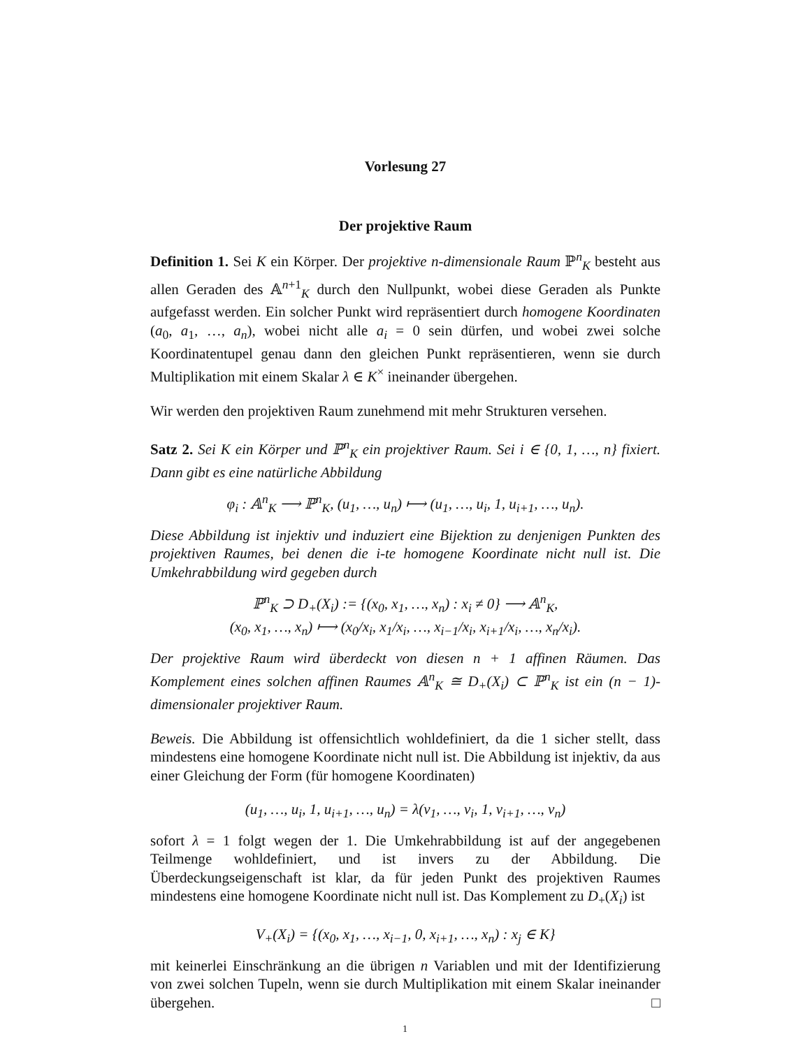Vorlesung 27
Der projektive Raum
Definition 1. Sei K ein Körper. Der projektive n-dimensionale Raum ℙ<sup>n</sup><sub>K</sub> besteht aus allen Geraden des 𝔸<sup>n+1</sup><sub>K</sub> durch den Nullpunkt, wobei diese Geraden als Punkte aufgefasst werden. Ein solcher Punkt wird repräsentiert durch homogene Koordinaten (a<sub>0</sub>, a<sub>1</sub>, …, a<sub>n</sub>), wobei nicht alle a<sub>i</sub> = 0 sein dürfen, und wobei zwei solche Koordinatentupel genau dann den gleichen Punkt repräsentieren, wenn sie durch Multiplikation mit einem Skalar λ ∈ K<sup>×</sup> ineinander übergehen.
Wir werden den projektiven Raum zunehmend mit mehr Strukturen versehen.
Satz 2. Sei K ein Körper und ℙ<sup>n</sup><sub>K</sub> ein projektiver Raum. Sei i ∈ {0, 1, …, n} fixiert. Dann gibt es eine natürliche Abbildung
φ<sub>i</sub> : 𝔸<sup>n</sup><sub>K</sub> ⟶ ℙ<sup>n</sup><sub>K</sub>, (u<sub>1</sub>, …, u<sub>n</sub>) ⟼ (u<sub>1</sub>, …, u<sub>i</sub>, 1, u<sub>i+1</sub>, …, u<sub>n</sub>).
Diese Abbildung ist injektiv und induziert eine Bijektion zu denjenigen Punkten des projektiven Raumes, bei denen die i-te homogene Koordinate nicht null ist. Die Umkehrabbildung wird gegeben durch
ℙ<sup>n</sup><sub>K</sub> ⊃ D<sub>+</sub>(X<sub>i</sub>) := {(x<sub>0</sub>, x<sub>1</sub>, …, x<sub>n</sub>) : x<sub>i</sub> ≠ 0} ⟶ 𝔸<sup>n</sup><sub>K</sub>,
(x<sub>0</sub>, x<sub>1</sub>, …, x<sub>n</sub>) ⟼ (x<sub>0</sub>/x<sub>i</sub>, x<sub>1</sub>/x<sub>i</sub>, …, x<sub>i−1</sub>/x<sub>i</sub>, x<sub>i+1</sub>/x<sub>i</sub>, …, x<sub>n</sub>/x<sub>i</sub>).
Der projektive Raum wird überdeckt von diesen n + 1 affinen Räumen. Das Komplement eines solchen affinen Raumes 𝔸<sup>n</sup><sub>K</sub> ≅ D<sub>+</sub>(X<sub>i</sub>) ⊂ ℙ<sup>n</sup><sub>K</sub> ist ein (n − 1)-dimensionaler projektiver Raum.
Beweis. Die Abbildung ist offensichtlich wohldefiniert, da die 1 sicher stellt, dass mindestens eine homogene Koordinate nicht null ist. Die Abbildung ist injektiv, da aus einer Gleichung der Form (für homogene Koordinaten)
(u<sub>1</sub>, …, u<sub>i</sub>, 1, u<sub>i+1</sub>, …, u<sub>n</sub>) = λ(v<sub>1</sub>, …, v<sub>i</sub>, 1, v<sub>i+1</sub>, …, v<sub>n</sub>)
sofort λ = 1 folgt wegen der 1. Die Umkehrabbildung ist auf der angegebenen Teilmenge wohldefiniert, und ist invers zu der Abbildung. Die Überdeckungseigenschaft ist klar, da für jeden Punkt des projektiven Raumes mindestens eine homogene Koordinate nicht null ist. Das Komplement zu D<sub>+</sub>(X<sub>i</sub>) ist
V<sub>+</sub>(X<sub>i</sub>) = {(x<sub>0</sub>, x<sub>1</sub>, …, x<sub>i−1</sub>, 0, x<sub>i+1</sub>, …, x<sub>n</sub>) : x<sub>j</sub> ∈ K}
mit keinerlei Einschränkung an die übrigen n Variablen und mit der Identifizierung von zwei solchen Tupeln, wenn sie durch Multiplikation mit einem Skalar ineinander übergehen. □
1